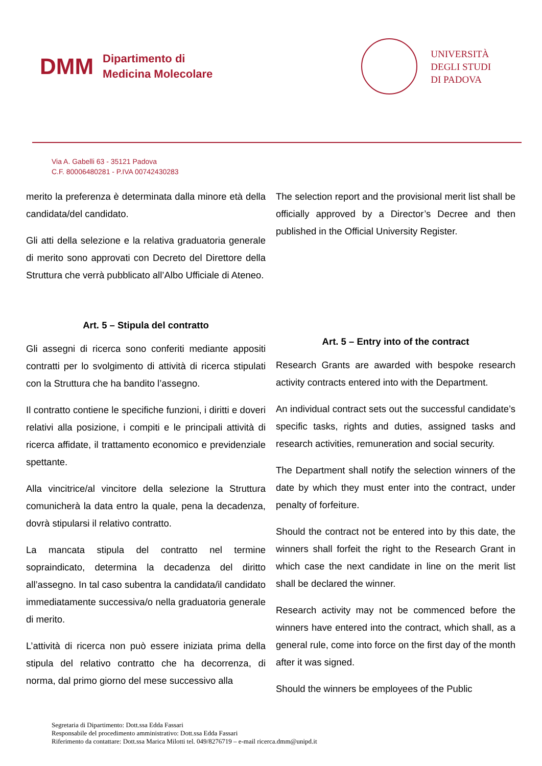DMM
Dipartimento di
Medicina Molecolare
UNIVERSITÀ
DEGLI STUDI
DI PADOVA
Via A. Gabelli 63 - 35121 Padova
C.F. 80006480281 - P.IVA 00742430283
merito la preferenza è determinata dalla minore età della candidata/del candidato.
Gli atti della selezione e la relativa graduatoria generale di merito sono approvati con Decreto del Direttore della Struttura che verrà pubblicato all’Albo Ufficiale di Ateneo.
Art. 5 – Stipula del contratto
Gli assegni di ricerca sono conferiti mediante appositi contratti per lo svolgimento di attività di ricerca stipulati con la Struttura che ha bandito l’assegno.
Il contratto contiene le specifiche funzioni, i diritti e doveri relativi alla posizione, i compiti e le principali attività di ricerca affidate, il trattamento economico e previdenziale spettante.
Alla vincitrice/al vincitore della selezione la Struttura comunicherà la data entro la quale, pena la decadenza, dovrà stipularsi il relativo contratto.
La mancata stipula del contratto nel termine sopraindicato, determina la decadenza del diritto all’assegno. In tal caso subentra la candidata/il candidato immediatamente successiva/o nella graduatoria generale di merito.
L’attività di ricerca non può essere iniziata prima della stipula del relativo contratto che ha decorrenza, di norma, dal primo giorno del mese successivo alla
The selection report and the provisional merit list shall be officially approved by a Director’s Decree and then published in the Official University Register.
Art. 5 – Entry into of the contract
Research Grants are awarded with bespoke research activity contracts entered into with the Department.
An individual contract sets out the successful candidate’s specific tasks, rights and duties, assigned tasks and research activities, remuneration and social security.
The Department shall notify the selection winners of the date by which they must enter into the contract, under penalty of forfeiture.
Should the contract not be entered into by this date, the winners shall forfeit the right to the Research Grant in which case the next candidate in line on the merit list shall be declared the winner.
Research activity may not be commenced before the winners have entered into the contract, which shall, as a general rule, come into force on the first day of the month after it was signed.
Should the winners be employees of the Public
Segretaria di Dipartimento: Dott.ssa Edda Fassari
Responsabile del procedimento amministrativo: Dott.ssa Edda Fassari
Riferimento da contattare: Dott.ssa Marica Milotti tel. 049/8276719 – e-mail ricerca.dmm@unipd.it